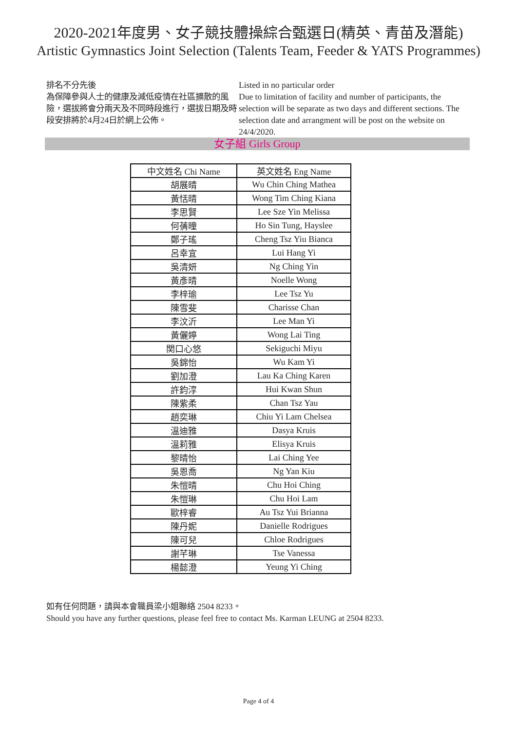2020-2021年度男、女子競技體操綜合甄選日(精英、青苗及潛能)
Artistic Gymnastics Joint Selection (Talents Team, Feeder & YATS Programmes)
排名不分先後
為保障參與人士的健康及減低疫情在社區擴散的風險，選拔將會分兩天及不同時段進行，選拔日期及時段安排將於4月24日於網上公佈。
Listed in no particular order
Due to limitation of facility and number of participants, the selection will be separate as two days and different sections. The selection date and arrangment will be post on the website on 24/4/2020.
女子組 Girls Group
| 中文姓名 Chi Name | 英文姓名 Eng Name |
| --- | --- |
| 胡展晴 | Wu Chin Ching Mathea |
| 黃恬晴 | Wong Tim Ching Kiana |
| 李思賢 | Lee Sze Yin Melissa |
| 何蒨曈 | Ho Sin Tung, Hayslee |
| 鄭子瑤 | Cheng Tsz Yiu Bianca |
| 呂幸宜 | Lui Hang Yi |
| 吳清妍 | Ng Ching Yin |
| 黃彥晴 | Noelle Wong |
| 李梓瑜 | Lee Tsz Yu |
| 陳雪斐 | Charisse Chan |
| 李汶沂 | Lee Man Yi |
| 黃儷婷 | Wong Lai Ting |
| 関口心悠 | Sekiguchi Miyu |
| 吳錦怡 | Wu Kam Yi |
| 劉加澄 | Lau Ka Ching Karen |
| 許鈞淳 | Hui Kwan Shun |
| 陳紫柔 | Chan Tsz Yau |
| 趙奕琳 | Chiu Yi Lam Chelsea |
| 溫迪雅 | Dasya Kruis |
| 溫莉雅 | Elisya Kruis |
| 黎晴怡 | Lai Ching Yee |
| 吳恩喬 | Ng Yan Kiu |
| 朱愷晴 | Chu Hoi Ching |
| 朱愷琳 | Chu Hoi Lam |
| 歐梓睿 | Au Tsz Yui Brianna |
| 陳丹妮 | Danielle Rodrigues |
| 陳可兒 | Chloe Rodrigues |
| 謝芊琳 | Tse Vanessa |
| 楊懿澄 | Yeung Yi Ching |
如有任何問題，請與本會職員梁小姐聯絡 2504 8233。
Should you have any further questions, please feel free to contact Ms. Karman LEUNG at 2504 8233.
Page 4 of 4